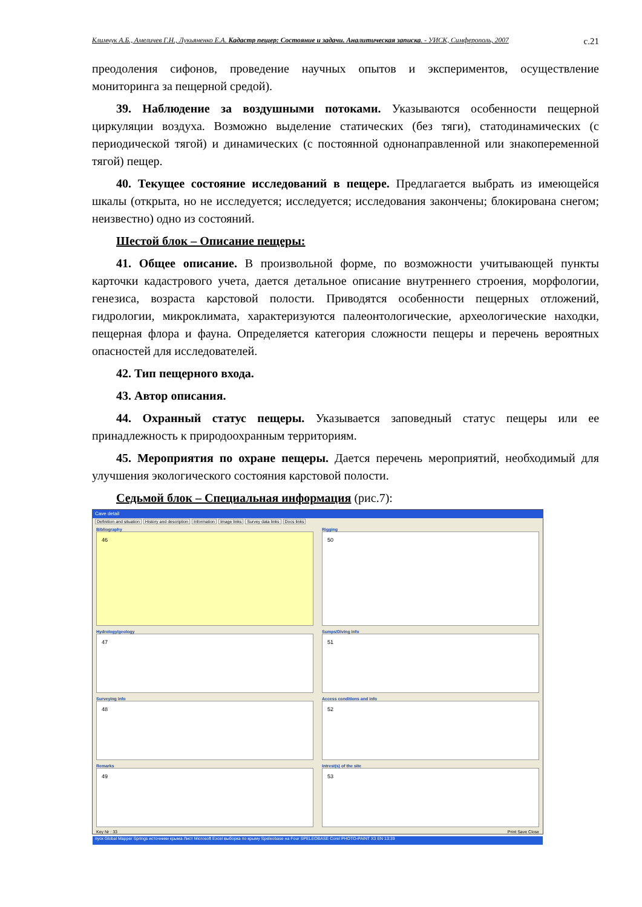Климчук А.Б., Амеличев Г.Н., Лукьяненко Е.А. Кадастр пещер: Состояние и задачи. Аналитическая записка. - УИСК, Симферополь, 2007 с.21
преодоления сифонов, проведение научных опытов и экспериментов, осуществление мониторинга за пещерной средой).
39. Наблюдение за воздушными потоками. Указываются особенности пещерной циркуляции воздуха. Возможно выделение статических (без тяги), статодинамических (с периодической тягой) и динамических (с постоянной однонаправленной или знакопеременной тягой) пещер.
40. Текущее состояние исследований в пещере. Предлагается выбрать из имеющейся шкалы (открыта, но не исследуется; исследуется; исследования закончены; блокирована снегом; неизвестно) одно из состояний.
Шестой блок – Описание пещеры:
41. Общее описание. В произвольной форме, по возможности учитывающей пункты карточки кадастрового учета, дается детальное описание внутреннего строения, морфологии, генезиса, возраста карстовой полости. Приводятся особенности пещерных отложений, гидрологии, микроклимата, характеризуются палеонтологические, археологические находки, пещерная флора и фауна. Определяется категория сложности пещеры и перечень вероятных опасностей для исследователей.
42. Тип пещерного входа.
43. Автор описания.
44. Охранный статус пещеры. Указывается заповедный статус пещеры или ее принадлежность к природоохранным территориям.
45. Мероприятия по охране пещеры. Дается перечень мероприятий, необходимый для улучшения экологического состояния карстовой полости.
Седьмой блок – Специальная информация (рис.7):
Cave detail
Definition and situation History and description Information Image links Survey data links Docs links
Bibliography
46
Rigging
50
Hydrology/geology
47
Sumps/Diving info
51
Surveying info
48
Access conditions and info
52
Remarks
49
Intrest(s) of the site
53
Key Nr : 33 Print Save Close
пуск Global Mapper Springs источники крыма Лист Microsoft Excel выборка по крыму Speleobase на Four SPELEOBASE Corel PHOTO-PAINT X3 EN 13:39